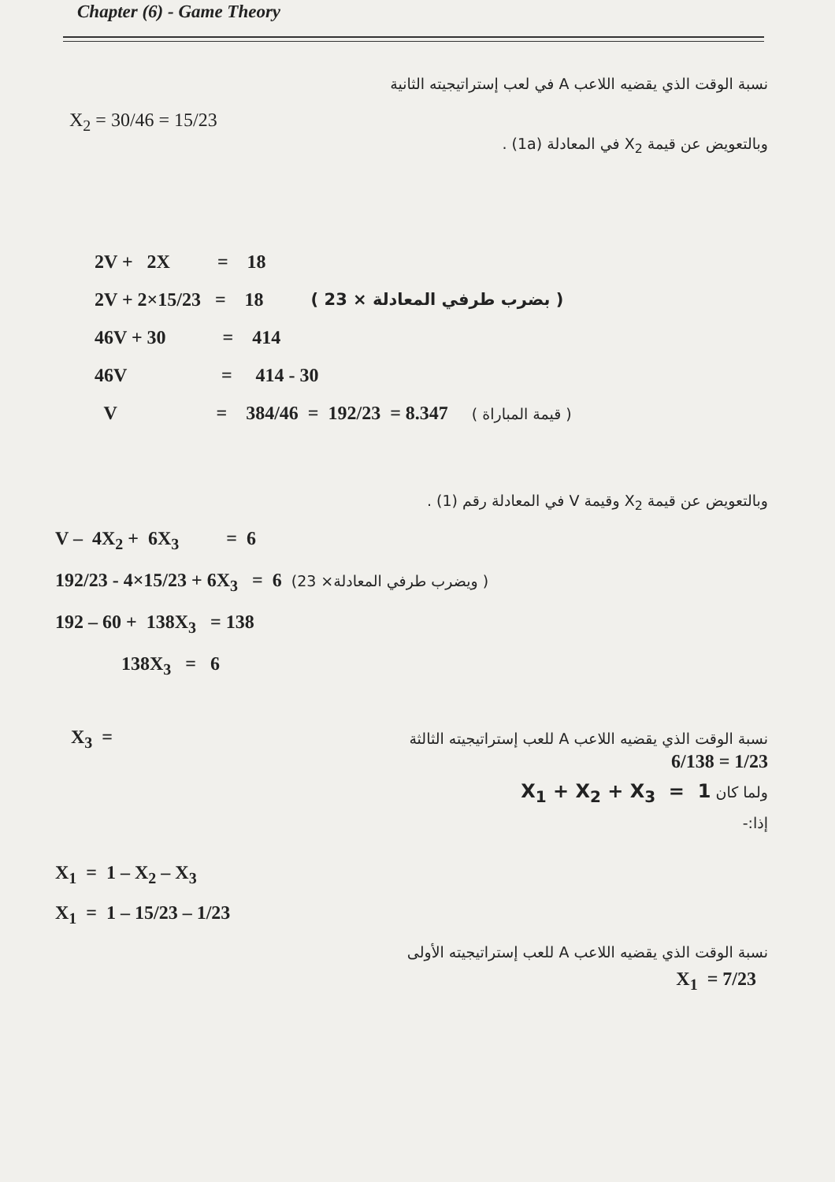Chapter (6) - Game Theory
نسبة الوقت الذي يقضيه اللاعب A في لعب إستراتيجيته الثانية
X<sub>2</sub> = 30/46 = 15/23
وبالتعويض عن قيمة X<sub>2</sub> في المعادلة (1a) .
2V + 2X = 18
2V + 2×15/23 = 18 ( بضرب طرفي المعادلة × 23 )
46V + 30 = 414 46V = 414 - 30 V = 384/46 = 192/23 = 8.347 ( قيمة المباراة )
وبالتعويض عن قيمة X<sub>2</sub> وقيمة V في المعادلة رقم (1) .
V – 4X<sub>2</sub> + 6X<sub>3</sub> = 6 192/23 - 4×15/23 + 6X<sub>3</sub> = 6 (ويضرب طرفي المعادلة× 23 ) 192 – 60 + 138X<sub>3</sub> = 138 138X<sub>3</sub> = 6
X<sub>3</sub> = نسبة الوقت الذي يقضيه اللاعب A للعب إستراتيجيته الثالثة
6/138 = 1/23
ولما كان X<sub>1</sub> + X<sub>2</sub> + X<sub>3</sub> = 1
إذا:-
X<sub>1</sub> = 1 – X<sub>2</sub> – X<sub>3</sub> X<sub>1</sub> = 1 – 15/23 – 1/23
نسبة الوقت الذي يقضيه اللاعب A للعب إستراتيجيته الأولى
X<sub>1</sub> = 7/23